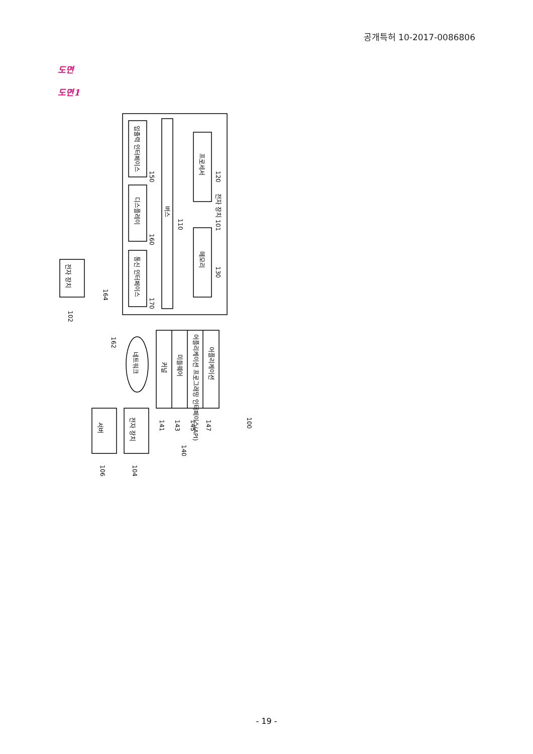공개특허 10-2017-0086806
도면
도면1
입출력 인터페이스
디스플레이
통신 인터페이스
버스
프로세서
메모리
전자 장치 101
어플리케이션
어플리케이션 프로그래밍 인터페이스(API)
미들웨어
커널
전자 장치
전자 장치
서버
네트워크
150
160
170
110
120
130
164
162
102
100
141
143
145
147
140
104
106
- 19 -